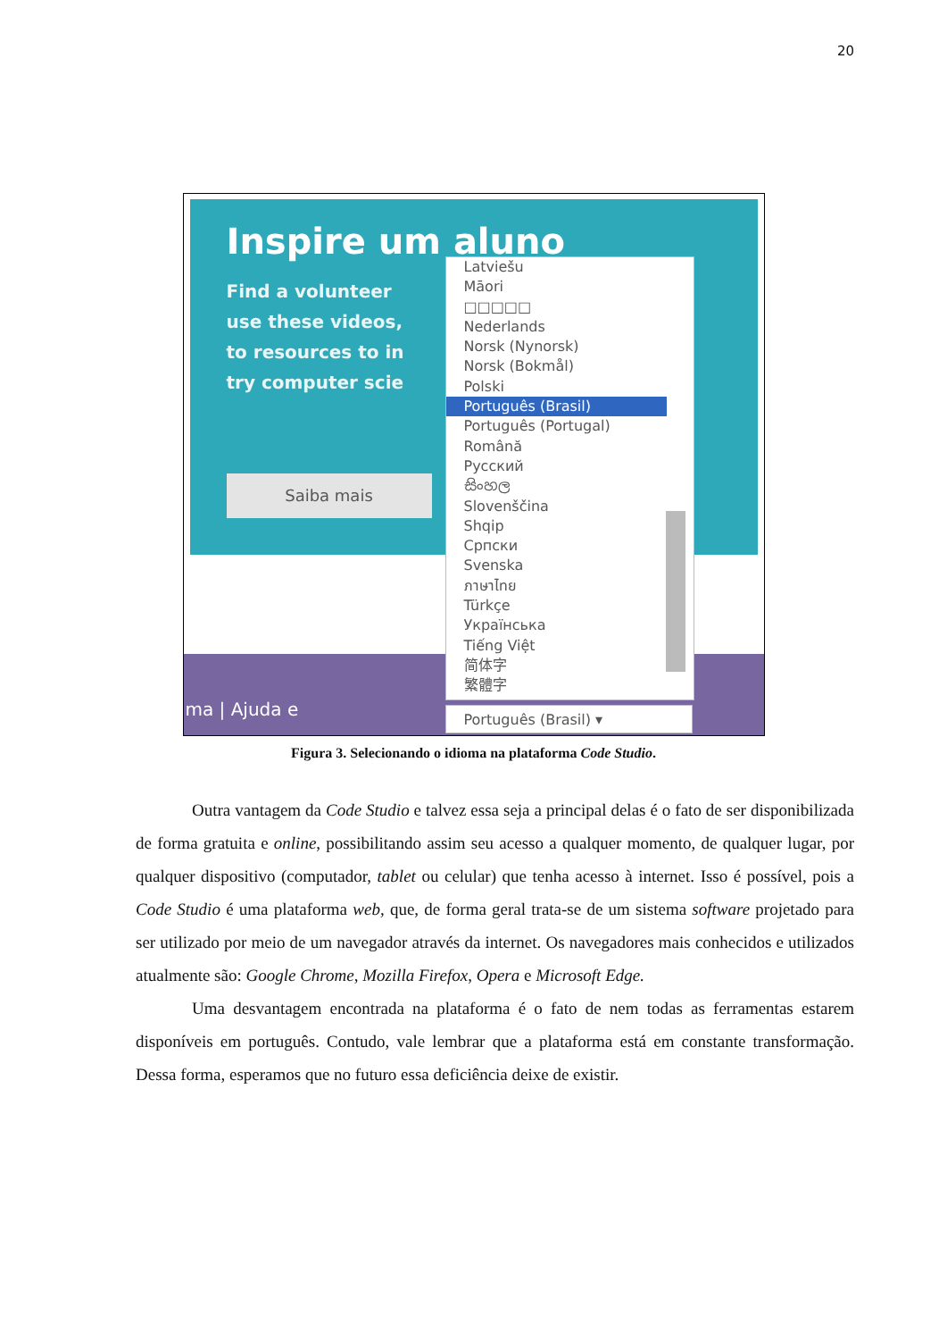20
Inspire um aluno
Find a volunteer
use these videos,
to resources to in
try computer scie
Saiba mais
ma | Ajuda e
Latviešu
Māori
□□□□□
Nederlands
Norsk (Nynorsk)
Norsk (Bokmål)
Polski
Português (Brasil)
Português (Portugal)
Română
Русский
සිංහල
Slovenščina
Shqip
Српски
Svenska
ภาษาไทย
Türkçe
Українська
Tiếng Việt
简体字
繁體字
Português (Brasil) ▾
Figura 3. Selecionando o idioma na plataforma Code Studio.
Outra vantagem da Code Studio e talvez essa seja a principal delas é o fato de ser disponibilizada de forma gratuita e online, possibilitando assim seu acesso a qualquer momento, de qualquer lugar, por qualquer dispositivo (computador, tablet ou celular) que tenha acesso à internet. Isso é possível, pois a Code Studio é uma plataforma web, que, de forma geral trata-se de um sistema software projetado para ser utilizado por meio de um navegador através da internet. Os navegadores mais conhecidos e utilizados atualmente são: Google Chrome, Mozilla Firefox, Opera e Microsoft Edge.
Uma desvantagem encontrada na plataforma é o fato de nem todas as ferramentas estarem disponíveis em português. Contudo, vale lembrar que a plataforma está em constante transformação. Dessa forma, esperamos que no futuro essa deficiência deixe de existir.